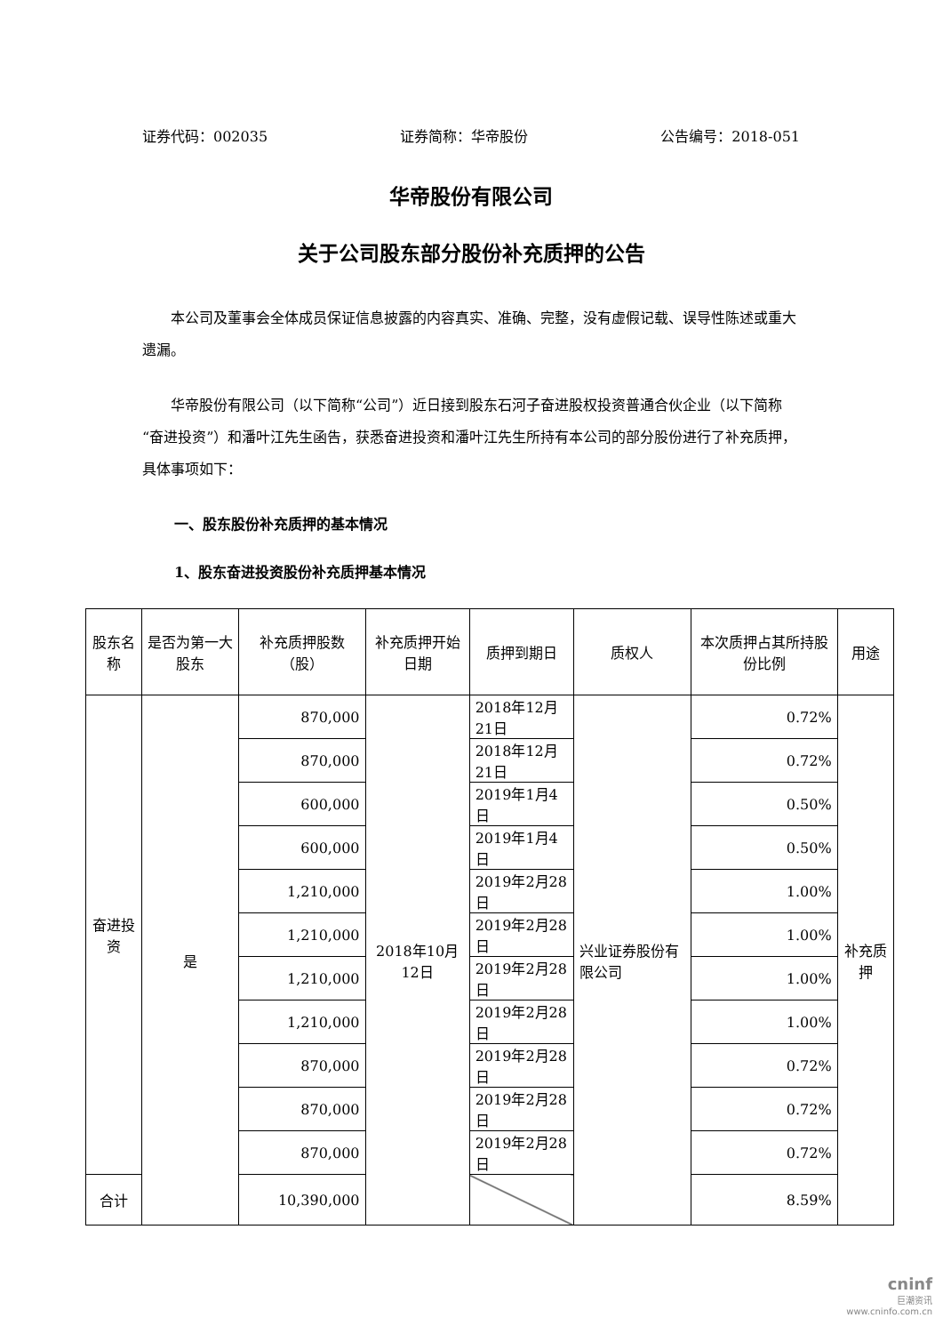证券代码：002035 证券简称：华帝股份 公告编号：2018-051
华帝股份有限公司
关于公司股东部分股份补充质押的公告
本公司及董事会全体成员保证信息披露的内容真实、准确、完整，没有虚假记载、误导性陈述或重大遗漏。
华帝股份有限公司（以下简称“公司”）近日接到股东石河子奋进股权投资普通合伙企业（以下简称“奋进投资”）和潘叶江先生函告，获悉奋进投资和潘叶江先生所持有本公司的部分股份进行了补充质押，具体事项如下：
一、股东股份补充质押的基本情况
1、股东奋进投资股份补充质押基本情况
| 股东名称 | 是否为第一大股东 | 补充质押股数（股） | 补充质押开始日期 | 质押到期日 | 质权人 | 本次质押占其所持股份比例 | 用途 |
| --- | --- | --- | --- | --- | --- | --- | --- |
| 奋进投资 | 是 | 870,000 | 2018年10月12日 | 2018年12月21日 | 兴业证券股份有限公司 | 0.72% | 补充质押 |
| | | 870,000 | | 2018年12月21日 | | 0.72% | |
| | | 600,000 | | 2019年1月4日 | | 0.50% | |
| | | 600,000 | | 2019年1月4日 | | 0.50% | |
| | | 1,210,000 | | 2019年2月28日 | | 1.00% | |
| | | 1,210,000 | | 2019年2月28日 | | 1.00% | |
| | | 1,210,000 | | 2019年2月28日 | | 1.00% | |
| | | 1,210,000 | | 2019年2月28日 | | 1.00% | |
| | | 870,000 | | 2019年2月28日 | | 0.72% | |
| | | 870,000 | | 2019年2月28日 | | 0.72% | |
| | | 870,000 | | 2019年2月28日 | | 0.72% | |
| 合计 | | 10,390,000 | | | | 8.59% | |
cninf
巨潮资讯
www.cninfo.com.cn